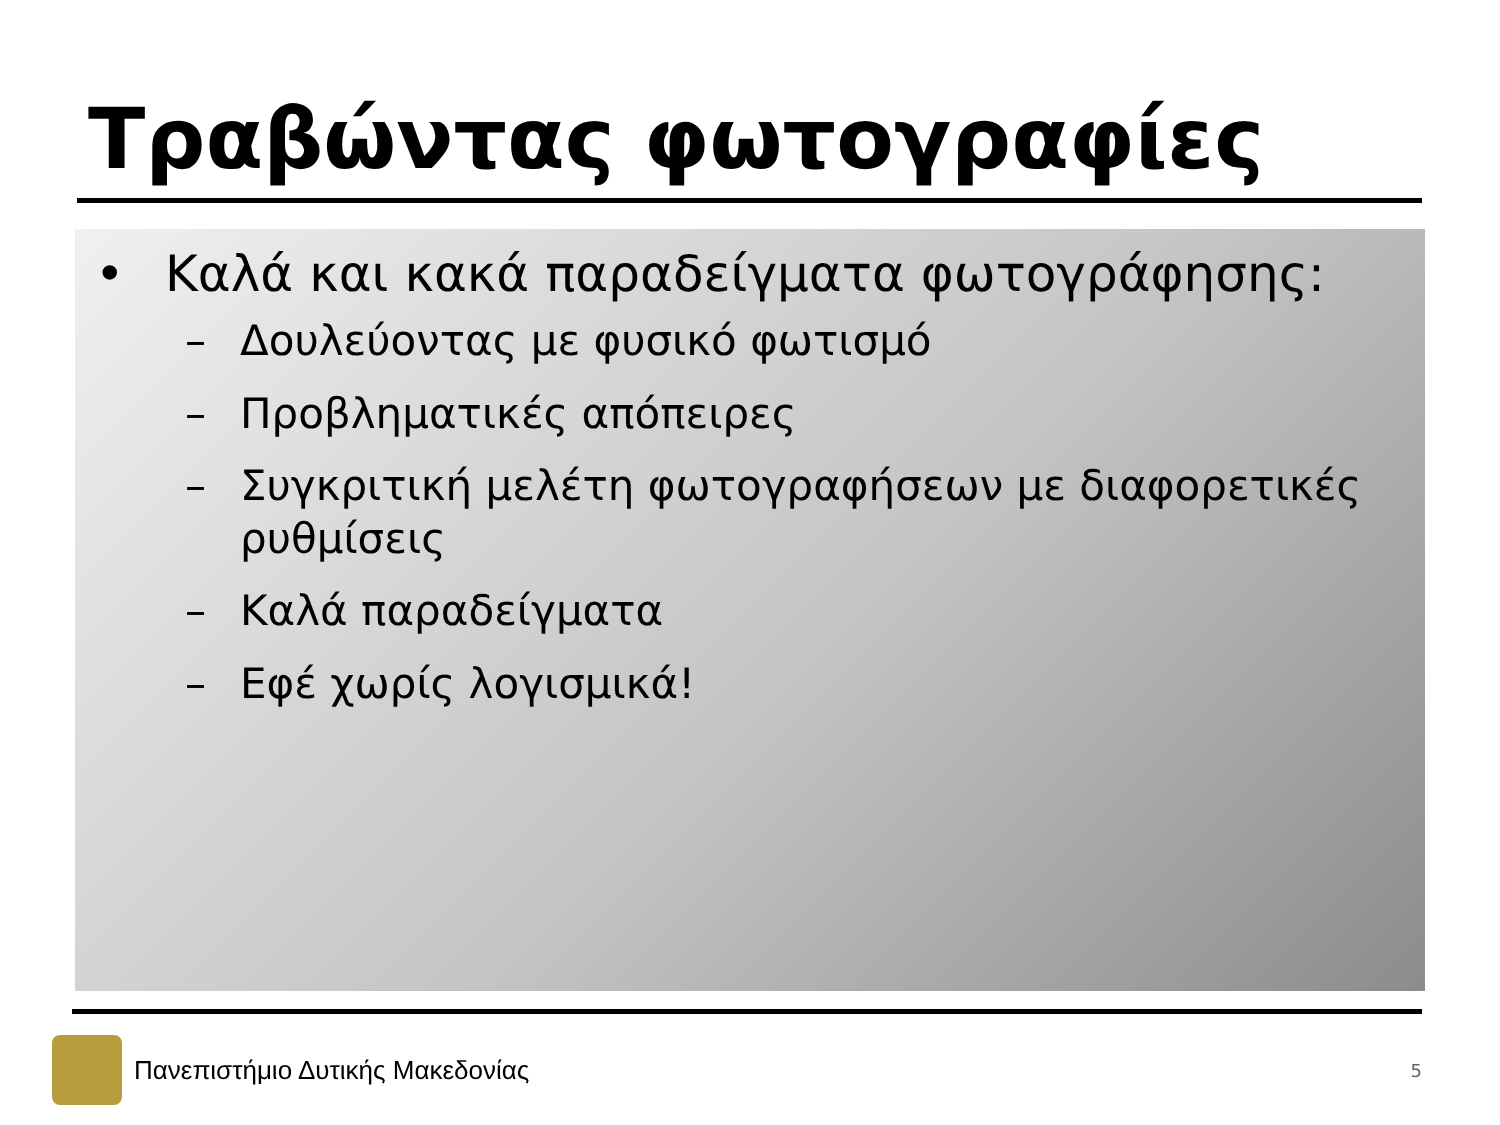Τραβώντας φωτογραφίες
• Καλά και κακά παραδείγματα φωτογράφησης:
– Δουλεύοντας με φυσικό φωτισμό
– Προβληματικές απόπειρες
– Συγκριτική μελέτη φωτογραφήσεων με διαφορετικές ρυθμίσεις
– Καλά παραδείγματα
– Εφέ χωρίς λογισμικά!
Πανεπιστήμιο Δυτικής Μακεδονίας
5